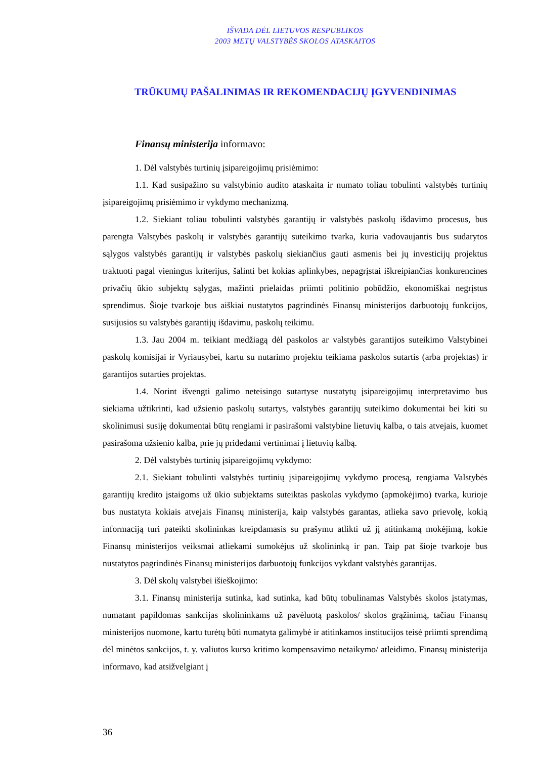IŠVADA DĖL LIETUVOS RESPUBLIKOS
2003 METŲ VALSTYBĖS SKOLOS ATASKAITOS
TRŪKUMŲ PAŠALINIMAS IR REKOMENDACIJŲ ĮGYVENDINIMAS
Finansų ministerija informavo:
1. Dėl valstybės turtinių įsipareigojimų prisiėmimo:
1.1. Kad susipažino su valstybinio audito ataskaita ir numato toliau tobulinti valstybės turtinių įsipareigojimų prisiėmimo ir vykdymo mechanizmą.
1.2. Siekiant toliau tobulinti valstybės garantijų ir valstybės paskolų išdavimo procesus, bus parengta Valstybės paskolų ir valstybės garantijų suteikimo tvarka, kuria vadovaujantis bus sudarytos sąlygos valstybės garantijų ir valstybės paskolų siekiančius gauti asmenis bei jų investicijų projektus traktuoti pagal vieningus kriterijus, šalinti bet kokias aplinkybes, nepagrįstai iškreipiančias konkurencines privačių ūkio subjektų sąlygas, mažinti prielaidas priimti politinio pobūdžio, ekonomiškai negrįstus sprendimus. Šioje tvarkoje bus aiškiai nustatytos pagrindinės Finansų ministerijos darbuotojų funkcijos, susijusios su valstybės garantijų išdavimu, paskolų teikimu.
1.3. Jau 2004 m. teikiant medžiagą dėl paskolos ar valstybės garantijos suteikimo Valstybinei paskolų komisijai ir Vyriausybei, kartu su nutarimo projektu teikiama paskolos sutartis (arba projektas) ir garantijos sutarties projektas.
1.4. Norint išvengti galimo neteisingo sutartyse nustatytų įsipareigojimų interpretavimo bus siekiama užtikrinti, kad užsienio paskolų sutartys, valstybės garantijų suteikimo dokumentai bei kiti su skolinimusi susiję dokumentai būtų rengiami ir pasirašomi valstybine lietuvių kalba, o tais atvejais, kuomet pasirašoma užsienio kalba, prie jų pridedami vertinimai į lietuvių kalbą.
2. Dėl valstybės turtinių įsipareigojimų vykdymo:
2.1. Siekiant tobulinti valstybės turtinių įsipareigojimų vykdymo procesą, rengiama Valstybės garantijų kredito įstaigoms už ūkio subjektams suteiktas paskolas vykdymo (apmokėjimo) tvarka, kurioje bus nustatyta kokiais atvejais Finansų ministerija, kaip valstybės garantas, atlieka savo prievolę, kokią informaciją turi pateikti skolininkas kreipdamasis su prašymu atlikti už jį atitinkamą mokėjimą, kokie Finansų ministerijos veiksmai atliekami sumokėjus už skolininką ir pan. Taip pat šioje tvarkoje bus nustatytos pagrindinės Finansų ministerijos darbuotojų funkcijos vykdant valstybės garantijas.
3. Dėl skolų valstybei išieškojimo:
3.1. Finansų ministerija sutinka, kad sutinka, kad būtų tobulinamas Valstybės skolos įstatymas, numatant papildomas sankcijas skolininkams už pavėluotą paskolos/ skolos grąžinimą, tačiau Finansų ministerijos nuomone, kartu turėtų būti numatyta galimybė ir atitinkamos institucijos teisė priimti sprendimą dėl minėtos sankcijos, t. y. valiutos kurso kritimo kompensavimo netaikymo/ atleidimo. Finansų ministerija informavo, kad atsižvelgiant į
36